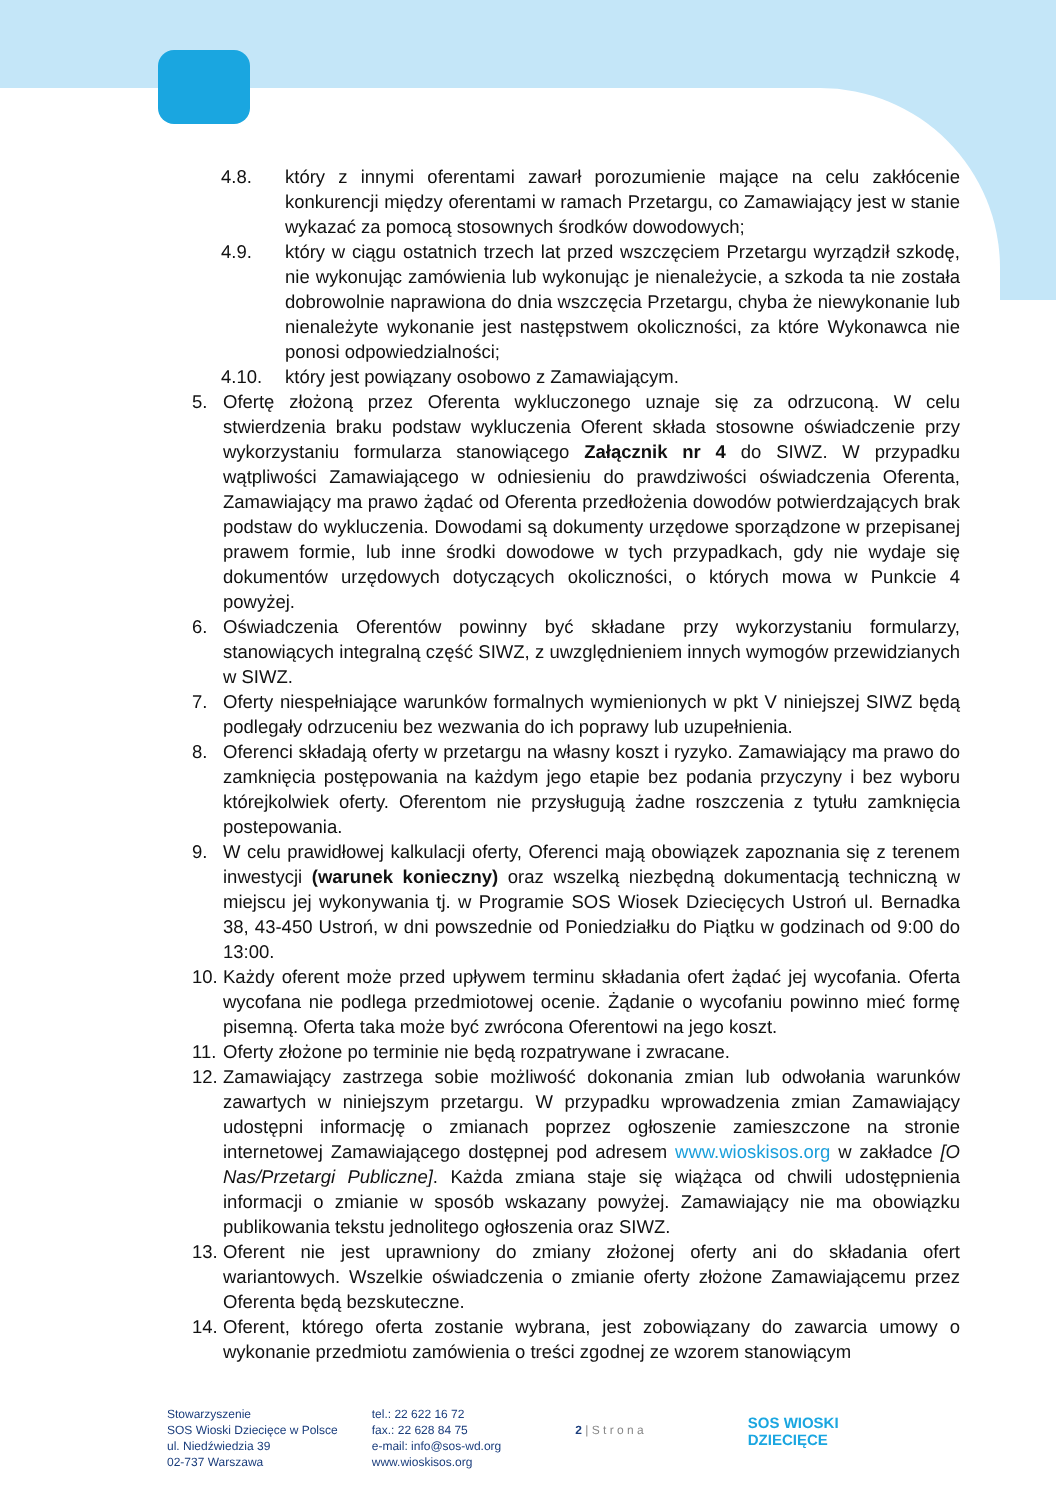4.8. który z innymi oferentami zawarł porozumienie mające na celu zakłócenie konkurencji między oferentami w ramach Przetargu, co Zamawiający jest w stanie wykazać za pomocą stosownych środków dowodowych;
4.9. który w ciągu ostatnich trzech lat przed wszczęciem Przetargu wyrządził szkodę, nie wykonując zamówienia lub wykonując je nienależycie, a szkoda ta nie została dobrowolnie naprawiona do dnia wszczęcia Przetargu, chyba że niewykonanie lub nienależyte wykonanie jest następstwem okoliczności, za które Wykonawca nie ponosi odpowiedzialności;
4.10. który jest powiązany osobowo z Zamawiającym.
5. Ofertę złożoną przez Oferenta wykluczonego uznaje się za odrzuconą. W celu stwierdzenia braku podstaw wykluczenia Oferent składa stosowne oświadczenie przy wykorzystaniu formularza stanowiącego Załącznik nr 4 do SIWZ. W przypadku wątpliwości Zamawiającego w odniesieniu do prawdziwości oświadczenia Oferenta, Zamawiający ma prawo żądać od Oferenta przedłożenia dowodów potwierdzających brak podstaw do wykluczenia. Dowodami są dokumenty urzędowe sporządzone w przepisanej prawem formie, lub inne środki dowodowe w tych przypadkach, gdy nie wydaje się dokumentów urzędowych dotyczących okoliczności, o których mowa w Punkcie 4 powyżej.
6. Oświadczenia Oferentów powinny być składane przy wykorzystaniu formularzy, stanowiących integralną część SIWZ, z uwzględnieniem innych wymogów przewidzianych w SIWZ.
7. Oferty niespełniające warunków formalnych wymienionych w pkt V niniejszej SIWZ będą podlegały odrzuceniu bez wezwania do ich poprawy lub uzupełnienia.
8. Oferenci składają oferty w przetargu na własny koszt i ryzyko. Zamawiający ma prawo do zamknięcia postępowania na każdym jego etapie bez podania przyczyny i bez wyboru którejkolwiek oferty. Oferentom nie przysługują żadne roszczenia z tytułu zamknięcia postepowania.
9. W celu prawidłowej kalkulacji oferty, Oferenci mają obowiązek zapoznania się z terenem inwestycji (warunek konieczny) oraz wszelką niezbędną dokumentacją techniczną w miejscu jej wykonywania tj. w Programie SOS Wiosek Dziecięcych Ustroń ul. Bernadka 38, 43-450 Ustroń, w dni powszednie od Poniedziałku do Piątku w godzinach od 9:00 do 13:00.
10. Każdy oferent może przed upływem terminu składania ofert żądać jej wycofania. Oferta wycofana nie podlega przedmiotowej ocenie. Żądanie o wycofaniu powinno mieć formę pisemną. Oferta taka może być zwrócona Oferentowi na jego koszt.
11. Oferty złożone po terminie nie będą rozpatrywane i zwracane.
12. Zamawiający zastrzega sobie możliwość dokonania zmian lub odwołania warunków zawartych w niniejszym przetargu. W przypadku wprowadzenia zmian Zamawiający udostępni informację o zmianach poprzez ogłoszenie zamieszczone na stronie internetowej Zamawiającego dostępnej pod adresem www.wioskisos.org w zakładce [O Nas/Przetargi Publiczne]. Każda zmiana staje się wiążąca od chwili udostępnienia informacji o zmianie w sposób wskazany powyżej. Zamawiający nie ma obowiązku publikowania tekstu jednolitego ogłoszenia oraz SIWZ.
13. Oferent nie jest uprawniony do zmiany złożonej oferty ani do składania ofert wariantowych. Wszelkie oświadczenia o zmianie oferty złożone Zamawiającemu przez Oferenta będą bezskuteczne.
14. Oferent, którego oferta zostanie wybrana, jest zobowiązany do zawarcia umowy o wykonanie przedmiotu zamówienia o treści zgodnej ze wzorem stanowiącym
Stowarzyszenie
SOS Wioski Dziecięce w Polsce
ul. Niedźwiedzia 39
02-737 Warszawa
tel.: 22 622 16 72
fax.: 22 628 84 75
e-mail: info@sos-wd.org
www.wioskisos.org
2 | S t r o n a
SOS WIOSKI
DZIECIĘCE